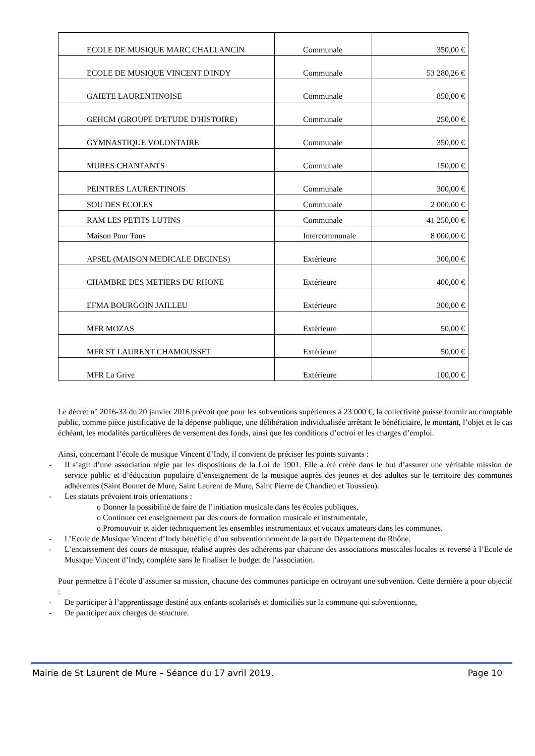| ECOLE DE MUSIQUE MARC CHALLANCIN | Communale | 350,00 € |
| ECOLE DE MUSIQUE VINCENT D'INDY | Communale | 53 280,26 € |
| GAIETE LAURENTINOISE | Communale | 850,00 € |
| GEHCM (GROUPE D'ETUDE D'HISTOIRE) | Communale | 250,00 € |
| GYMNASTIQUE VOLONTAIRE | Communale | 350,00 € |
| MURES CHANTANTS | Communale | 150,00 € |
| PEINTRES LAURENTINOIS | Communale | 300,00 € |
| SOU DES ECOLES | Communale | 2 000,00 € |
| RAM LES PETITS LUTINS | Communale | 41 250,00 € |
| Maison Pour Tous | Intercommunale | 8 000,00 € |
| APSEL (MAISON MEDICALE DECINES) | Extérieure | 300,00 € |
| CHAMBRE DES METIERS DU RHONE | Extérieure | 400,00 € |
| EFMA BOURGOIN JAILLEU | Extérieure | 300,00 € |
| MFR MOZAS | Extérieure | 50,00 € |
| MFR ST LAURENT CHAMOUSSET | Extérieure | 50,00 € |
| MFR La Grive | Extérieure | 100,00 € |
Le décret n° 2016-33 du 20 janvier 2016 prévoit que pour les subventions supérieures à 23 000 €, la collectivité puisse fournir au comptable public, comme pièce justificative de la dépense publique, une délibération individualisée arrêtant le bénéficiaire, le montant, l’objet et le cas échéant, les modalités particulières de versement des fonds, ainsi que les conditions d’octroi et les charges d’emploi.
Ainsi, concernant l’école de musique Vincent d’Indy, il convient de préciser les points suivants :
- Il s’agit d’une association régie par les dispositions de la Loi de 1901. Elle a été créée dans le but d’assurer une véritable mission de service public et d’éducation populaire d’enseignement de la musique auprès des jeunes et des adultes sur le territoire des communes adhérentes (Saint Bonnet de Mure, Saint Laurent de Mure, Saint Pierre de Chandieu et Toussieu).
- Les statuts prévoient trois orientations :
o Donner la possibilité de faire de l’initiation musicale dans les écoles publiques,
o Continuer cet enseignement par des cours de formation musicale et instrumentale,
o Promouvoir et aider techniquement les ensembles instrumentaux et vocaux amateurs dans les communes.
- L’Ecole de Musique Vincent d’Indy bénéficie d’un subventionnement de la part du Département du Rhône.
- L’encaissement des cours de musique, réalisé auprès des adhérents par chacune des associations musicales locales et reversé à l’Ecole de Musique Vincent d’Indy, complète sans le finaliser le budget de l’association.
Pour permettre à l’école d’assumer sa mission, chacune des communes participe en octroyant une subvention. Cette dernière a pour objectif :
- De participer à l’apprentissage destiné aux enfants scolarisés et domiciliés sur la commune qui subventionne,
- De participer aux charges de structure.
Mairie de St Laurent de Mure – Séance du 17 avril 2019. Page 10